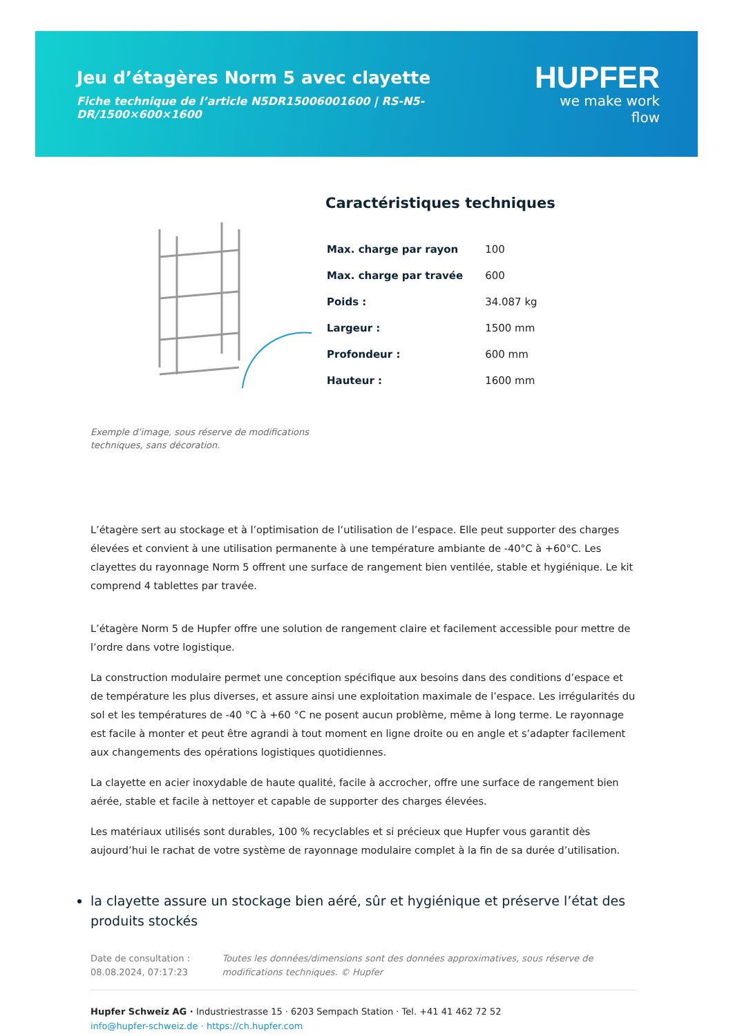Jeu d’étagères Norm 5 avec clayette
Fiche technique de l’article N5DR15006001600 | RS-N5-DR/1500×600×1600
HUPFER
we make work flow
Exemple d’image, sous réserve de modifications techniques, sans décoration.
Caractéristiques techniques
| Max. charge par rayon | 100 |
| Max. charge par travée | 600 |
| Poids : | 34.087 kg |
| Largeur : | 1500 mm |
| Profondeur : | 600 mm |
| Hauteur : | 1600 mm |
L’étagère sert au stockage et à l’optimisation de l’utilisation de l’espace. Elle peut supporter des charges élevées et convient à une utilisation permanente à une température ambiante de -40°C à +60°C. Les clayettes du rayonnage Norm 5 offrent une surface de rangement bien ventilée, stable et hygiénique. Le kit comprend 4 tablettes par travée.
L’étagère Norm 5 de Hupfer offre une solution de rangement claire et facilement accessible pour mettre de l’ordre dans votre logistique.
La construction modulaire permet une conception spécifique aux besoins dans des conditions d’espace et de température les plus diverses, et assure ainsi une exploitation maximale de l’espace. Les irrégularités du sol et les températures de -40 °C à +60 °C ne posent aucun problème, même à long terme. Le rayonnage est facile à monter et peut être agrandi à tout moment en ligne droite ou en angle et s’adapter facilement aux changements des opérations logistiques quotidiennes.
La clayette en acier inoxydable de haute qualité, facile à accrocher, offre une surface de rangement bien aérée, stable et facile à nettoyer et capable de supporter des charges élevées.
Les matériaux utilisés sont durables, 100 % recyclables et si précieux que Hupfer vous garantit dès aujourd’hui le rachat de votre système de rayonnage modulaire complet à la fin de sa durée d’utilisation.
la clayette assure un stockage bien aéré, sûr et hygiénique et préserve l’état des produits stockés
Date de consultation : 08.08.2024, 07:17:23 Toutes les données/dimensions sont des données approximatives, sous réserve de modifications techniques. © Hupfer
Hupfer Schweiz AG · Industriestrasse 15 · 6203 Sempach Station · Tel. +41 41 462 72 52
info@hupfer-schweiz.de · https://ch.hupfer.com